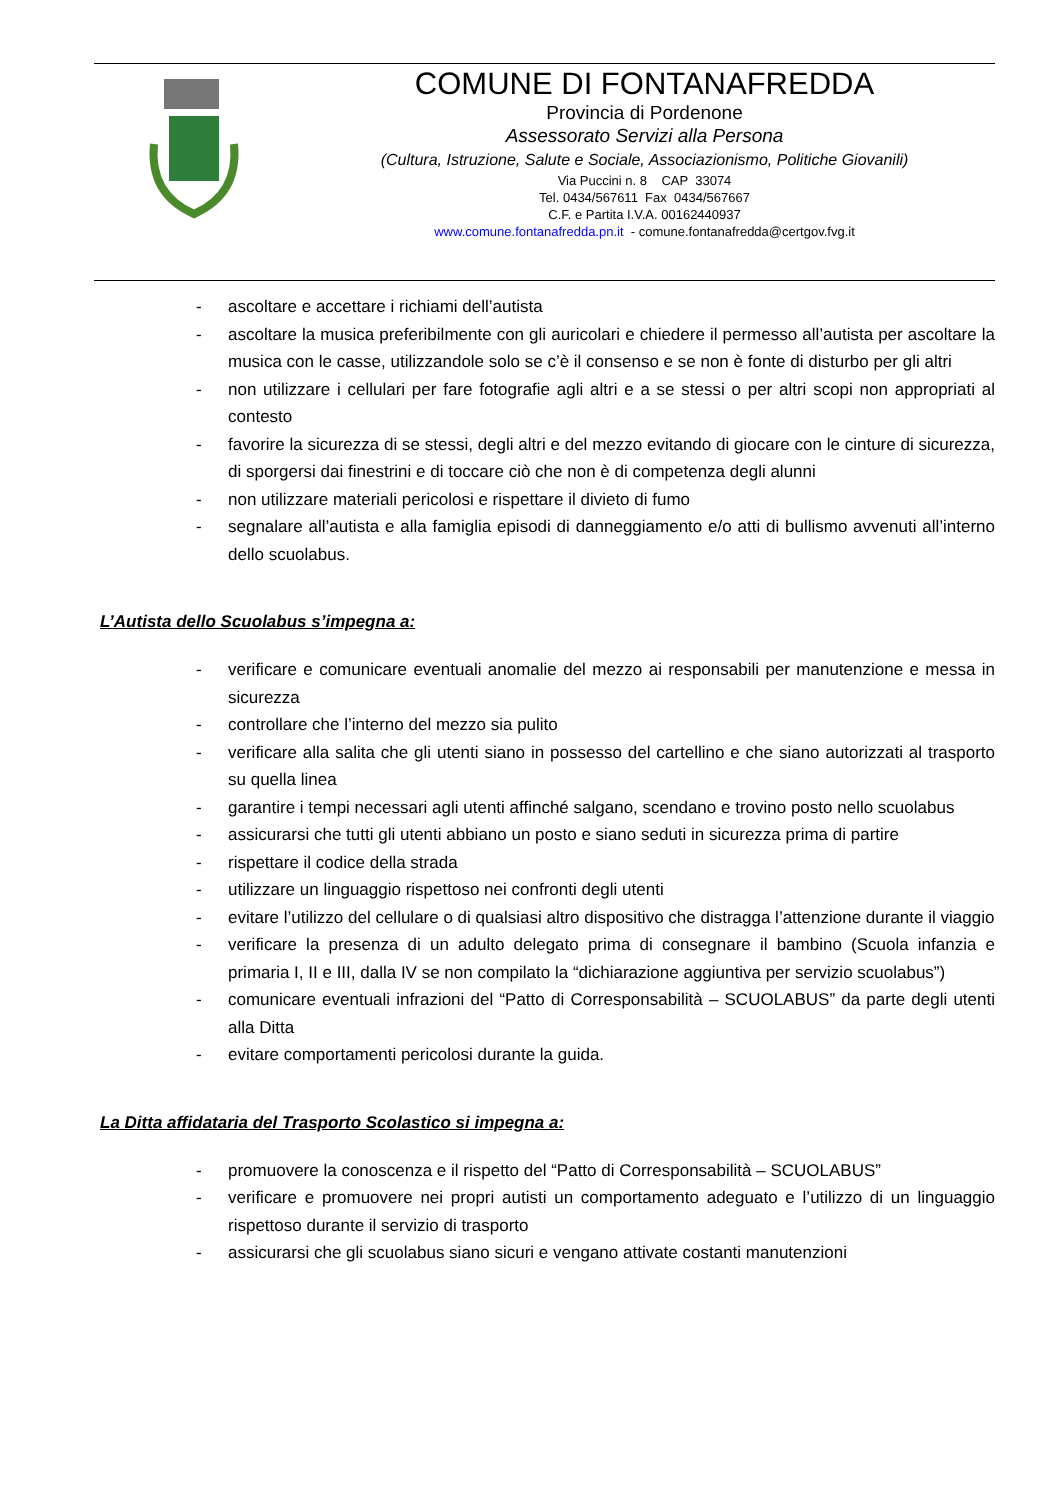COMUNE DI FONTANAFREDDA
Provincia di Pordenone
Assessorato Servizi alla Persona
(Cultura, Istruzione, Salute e Sociale, Associazionismo, Politiche Giovanili)
Via Puccini n. 8 CAP 33074
Tel. 0434/567611 Fax 0434/567667
C.F. e Partita I.V.A. 00162440937
www.comune.fontanafredda.pn.it - comune.fontanafredda@certgov.fvg.it
- ascoltare e accettare i richiami dell’autista
- ascoltare la musica preferibilmente con gli auricolari e chiedere il permesso all’autista per ascoltare la musica con le casse, utilizzandole solo se c’è il consenso e se non è fonte di disturbo per gli altri
- non utilizzare i cellulari per fare fotografie agli altri e a se stessi o per altri scopi non appropriati al contesto
- favorire la sicurezza di se stessi, degli altri e del mezzo evitando di giocare con le cinture di sicurezza, di sporgersi dai finestrini e di toccare ciò che non è di competenza degli alunni
- non utilizzare materiali pericolosi e rispettare il divieto di fumo
- segnalare all’autista e alla famiglia episodi di danneggiamento e/o atti di bullismo avvenuti all’interno dello scuolabus.
L’Autista dello Scuolabus s’impegna a:
- verificare e comunicare eventuali anomalie del mezzo ai responsabili per manutenzione e messa in sicurezza
- controllare che l’interno del mezzo sia pulito
- verificare alla salita che gli utenti siano in possesso del cartellino e che siano autorizzati al trasporto su quella linea
- garantire i tempi necessari agli utenti affinché salgano, scendano e trovino posto nello scuolabus
- assicurarsi che tutti gli utenti abbiano un posto e siano seduti in sicurezza prima di partire
- rispettare il codice della strada
- utilizzare un linguaggio rispettoso nei confronti degli utenti
- evitare l’utilizzo del cellulare o di qualsiasi altro dispositivo che distragga l’attenzione durante il viaggio
- verificare la presenza di un adulto delegato prima di consegnare il bambino (Scuola infanzia e primaria I, II e III, dalla IV se non compilato la “dichiarazione aggiuntiva per servizio scuolabus”)
- comunicare eventuali infrazioni del “Patto di Corresponsabilità – SCUOLABUS” da parte degli utenti alla Ditta
- evitare comportamenti pericolosi durante la guida.
La Ditta affidataria del Trasporto Scolastico si impegna a:
- promuovere la conoscenza e il rispetto del “Patto di Corresponsabilità – SCUOLABUS”
- verificare e promuovere nei propri autisti un comportamento adeguato e l’utilizzo di un linguaggio rispettoso durante il servizio di trasporto
- assicurarsi che gli scuolabus siano sicuri e vengano attivate costanti manutenzioni